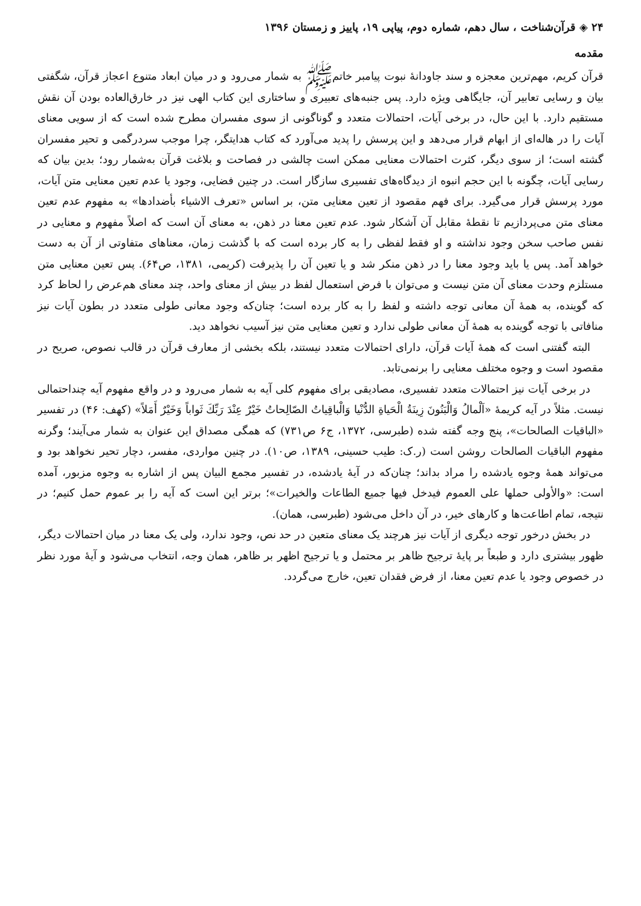۲۴ ◈ قرآن‌شناخت ، سال دهم، شماره دوم، پیاپی ۱۹، پاییز و زمستان ۱۳۹۶
مقدمه
قرآن کریم، مهم‌ترین معجزه و سند جاودانهٔ نبوت پیامبر خاتمﷺ به شمار می‌رود و در میان ابعاد متنوع اعجاز قرآن، شگفتی بیان و رسایی تعابیر آن، جایگاهی ویژه دارد. پس جنبه‌های تعبیری و ساختاری این کتاب الهی نیز در خارق‌العاده بودن آن نقش مستقیم دارد. با این حال، در برخی آیات، احتمالات متعدد و گوناگونی از سوی مفسران مطرح شده است که از سویی معنای آیات را در هاله‌ای از ابهام قرار می‌دهد و این پرسش را پدید می‌آورد که کتاب هدایتگر، چرا موجب سردرگمی و تحیر مفسران گشته است؛ از سوی دیگر، کثرت احتمالات معنایی ممکن است چالشی در فصاحت و بلاغت قرآن به‌شمار رود؛ بدین بیان که رسایی آیات، چگونه با این حجم انبوه از دیدگاه‌های تفسیری سازگار است. در چنین فضایی، وجود یا عدم تعین معنایی متن آیات، مورد پرسش قرار می‌گیرد. برای فهم مقصود از تعین معنایی متن، بر اساس «تعرف الاشیاء بأضدادها» به مفهوم عدم تعین معنای متن می‌پردازیم تا نقطهٔ مقابل آن آشکار شود. عدم تعین معنا در ذهن، به معنای آن است که اصلاً مفهوم و معنایی در نفس صاحب سخن وجود نداشته و او فقط لفظی را به کار برده است که با گذشت زمان، معناهای متفاوتی از آن به دست خواهد آمد. پس یا باید وجود معنا را در ذهن منکر شد و یا تعین آن را پذیرفت (کریمی، ۱۳۸۱، ص۶۴). پس تعین معنایی متن مستلزم وحدت معنای آن متن نیست و می‌توان با فرض استعمال لفظ در بیش از معنای واحد، چند معنای هم‌عرض را لحاظ کرد که گوینده، به همهٔ آن معانی توجه داشته و لفظ را به کار برده است؛ چنان‌که وجود معانی طولی متعدد در بطون آیات نیز منافاتی با توجه گوینده به همهٔ آن معانی طولی ندارد و تعین معنایی متن نیز آسیب نخواهد دید.
البته گفتنی است که همهٔ آیات قرآن، دارای احتمالات متعدد نیستند، بلکه بخشی از معارف قرآن در قالب نصوص، صریح در مقصود است و وجوه مختلف معنایی را برنمی‌تابد.
در برخی آیات نیز احتمالات متعدد تفسیری، مصادیقی برای مفهوم کلی آیه به شمار می‌رود و در واقع مفهوم آیه چنداحتمالی نیست. مثلاً در آیه کریمهٔ «اَلْمالُ وَالْبَنُونَ زِينَةُ الْحَياةِ الدُّنْيا وَالْباقِياتُ الصّالِحاتُ خَيْرٌ عِنْدَ رَبِّكَ ثَواباً وَخَيْرٌ أَمَلاً» (کهف: ۴۶) در تفسیر «الباقیات الصالحات»، پنج وجه گفته شده (طبرسی، ۱۳۷۲، ج۶ ص۷۳۱) که همگی مصداق این عنوان به شمار می‌آیند؛ وگرنه مفهوم الباقیات الصالحات روشن است (ر.ک: طیب حسینی، ۱۳۸۹، ص۱۰). در چنین مواردی، مفسر، دچار تحیر نخواهد بود و می‌تواند همهٔ وجوه یادشده را مراد بداند؛ چنان‌که در آیهٔ یادشده، در تفسیر مجمع البیان پس از اشاره به وجوه مزبور، آمده است: «والأولى حملها على العموم فيدخل فيها جميع الطاعات والخيرات»؛ برتر این است که آیه را بر عموم حمل کنیم؛ در نتیجه، تمام اطاعت‌ها و کارهای خیر، در آن داخل می‌شود (طبرسی، همان).
در بخش درخور توجه دیگری از آیات نیز هرچند یک معنای متعین در حد نص، وجود ندارد، ولی یک معنا در میان احتمالات دیگر، ظهور بیشتری دارد و طبعاً بر پایهٔ ترجیح ظاهر بر محتمل و یا ترجیح اظهر بر ظاهر، همان وجه، انتخاب می‌شود و آیهٔ مورد نظر در خصوص وجود یا عدم تعین معنا، از فرض فقدان تعین، خارج می‌گردد.